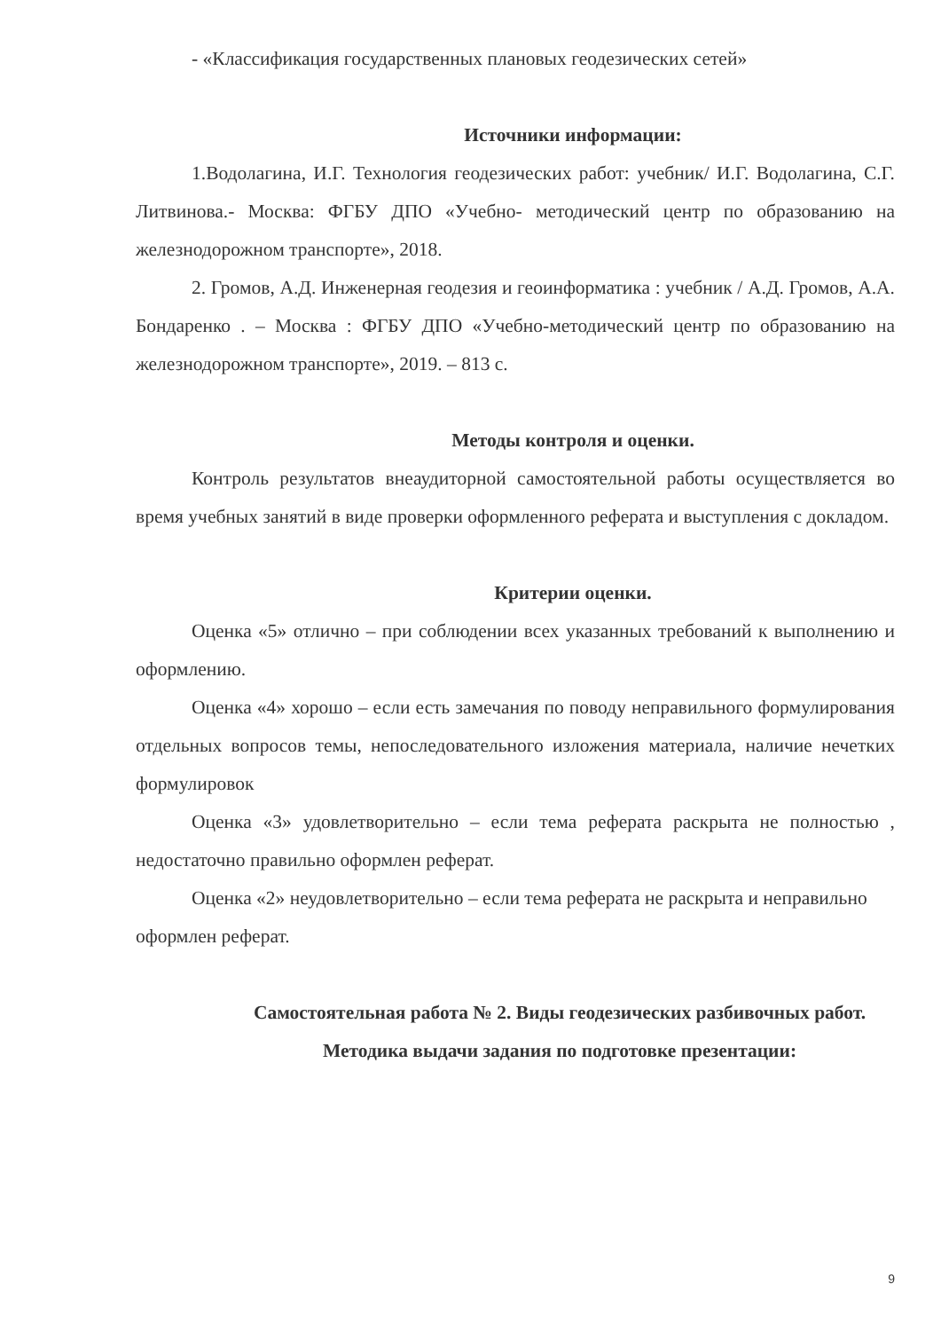- «Классификация государственных плановых геодезических сетей»
Источники информации:
1.Водолагина, И.Г. Технология геодезических работ: учебник/ И.Г. Водолагина, С.Г. Литвинова.- Москва: ФГБУ ДПО «Учебно- методический центр по образованию на железнодорожном транспорте», 2018.
2. Громов, А.Д. Инженерная геодезия и геоинформатика : учебник / А.Д. Громов, А.А. Бондаренко . – Москва : ФГБУ ДПО «Учебно-методический центр по образованию на железнодорожном транспорте», 2019. – 813 с.
Методы контроля и оценки.
Контроль результатов внеаудиторной самостоятельной работы осуществляется во время учебных занятий в виде проверки оформленного реферата и выступления с докладом.
Критерии оценки.
Оценка «5» отлично – при соблюдении всех указанных требований к выполнению и оформлению.
Оценка «4» хорошо – если есть замечания по поводу неправильного формулирования отдельных вопросов темы, непоследовательного изложения материала, наличие нечетких формулировок
Оценка «3» удовлетворительно – если тема реферата раскрыта не полностью , недостаточно правильно оформлен реферат.
Оценка «2» неудовлетворительно – если тема реферата не раскрыта и неправильно оформлен реферат.
Самостоятельная работа № 2. Виды геодезических разбивочных работ.
Методика выдачи задания по подготовке презентации:
9